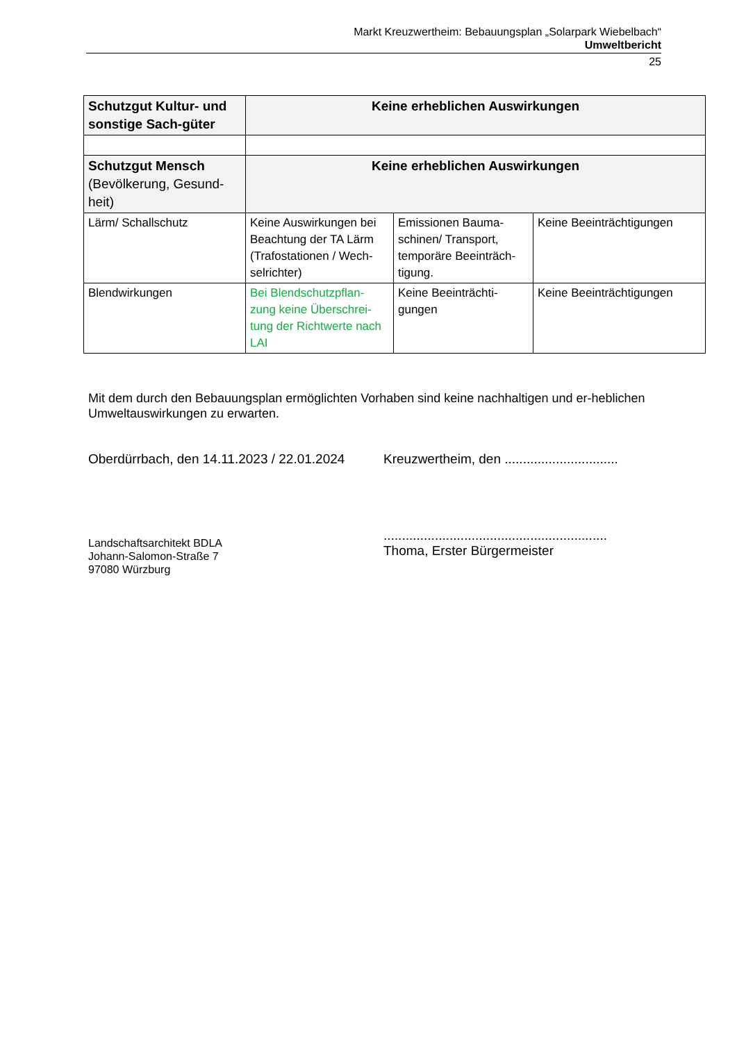Markt Kreuzwertheim: Bebauungsplan „Solarpark Wiebelbach“
Umweltbericht
25
| Schutzgut Kultur- und sonstige Sach-güter | Keine erheblichen Auswirkungen | | |
| Schutzgut Mensch (Bevölkerung, Gesund-heit) | Keine erheblichen Auswirkungen | | |
| Lärm/ Schallschutz | Keine Auswirkungen bei Beachtung der TA Lärm (Trafostationen / Wech-selrichter) | Emissionen Bauma-schinen/ Transport, temporäre Beeinträch-tigung. | Keine Beeinträchtigungen |
| Blendwirkungen | Bei Blendschutzpflan-zung keine Überschrei-tung der Richtwerte nach LAI | Keine Beeinträchti-gungen | Keine Beeinträchtigungen |
Mit dem durch den Bebauungsplan ermöglichten Vorhaben sind keine nachhaltigen und er-heblichen Umweltauswirkungen zu erwarten.
Oberdürrbach, den 14.11.2023 / 22.01.2024
Landschaftsarchitekt BDLA
Johann-Salomon-Straße 7
97080 Würzburg
Kreuzwertheim, den ...............................
.............................................................
Thoma, Erster Bürgermeister